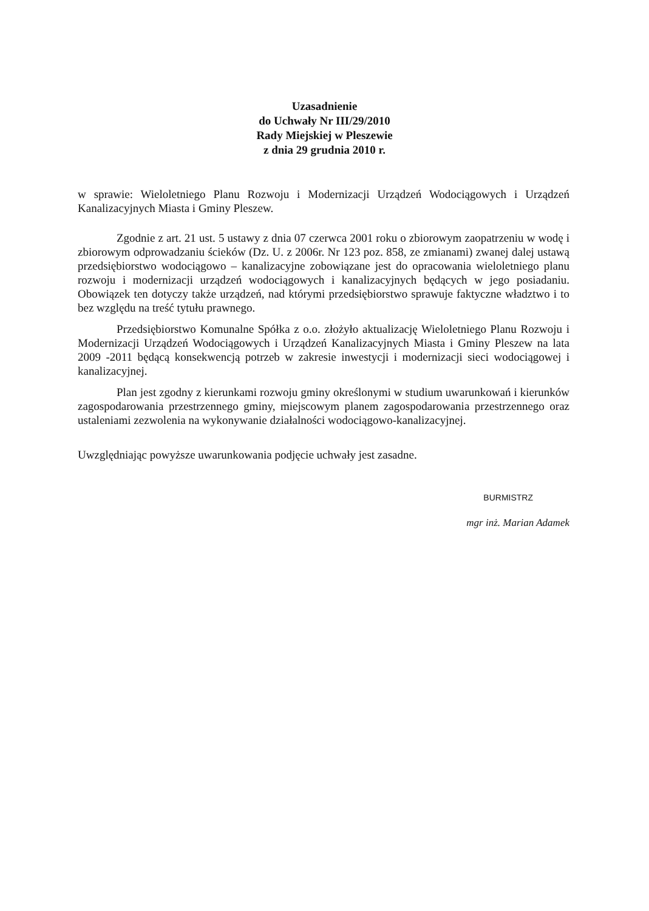Uzasadnienie
do Uchwały Nr III/29/2010
Rady Miejskiej w Pleszewie
z dnia 29 grudnia 2010 r.
w sprawie: Wieloletniego Planu Rozwoju i Modernizacji Urządzeń Wodociągowych i Urządzeń Kanalizacyjnych Miasta i Gminy Pleszew.
Zgodnie z art. 21 ust. 5 ustawy z dnia 07 czerwca 2001 roku o zbiorowym zaopatrzeniu w wodę i zbiorowym odprowadzaniu ścieków (Dz. U. z 2006r. Nr 123 poz. 858, ze zmianami) zwanej dalej ustawą przedsiębiorstwo wodociągowo – kanalizacyjne zobowiązane jest do opracowania wieloletniego planu rozwoju i modernizacji urządzeń wodociągowych i kanalizacyjnych będących w jego posiadaniu. Obowiązek ten dotyczy także urządzeń, nad którymi przedsiębiorstwo sprawuje faktyczne władztwo i to bez względu na treść tytułu prawnego.
Przedsiębiorstwo Komunalne Spółka z o.o. złożyło aktualizację Wieloletniego Planu Rozwoju i Modernizacji Urządzeń Wodociągowych i Urządzeń Kanalizacyjnych Miasta i Gminy Pleszew na lata 2009 -2011 będącą konsekwencją potrzeb w zakresie inwestycji i modernizacji sieci wodociągowej i kanalizacyjnej.
Plan jest zgodny z kierunkami rozwoju gminy określonymi w studium uwarunkowań i kierunków zagospodarowania przestrzennego gminy, miejscowym planem zagospodarowania przestrzennego oraz ustaleniami zezwolenia na wykonywanie działalności wodociągowo-kanalizacyjnej.
Uwzględniając powyższe uwarunkowania podjęcie uchwały jest zasadne.
BURMISTRZ
mgr inż. Marian Adamek